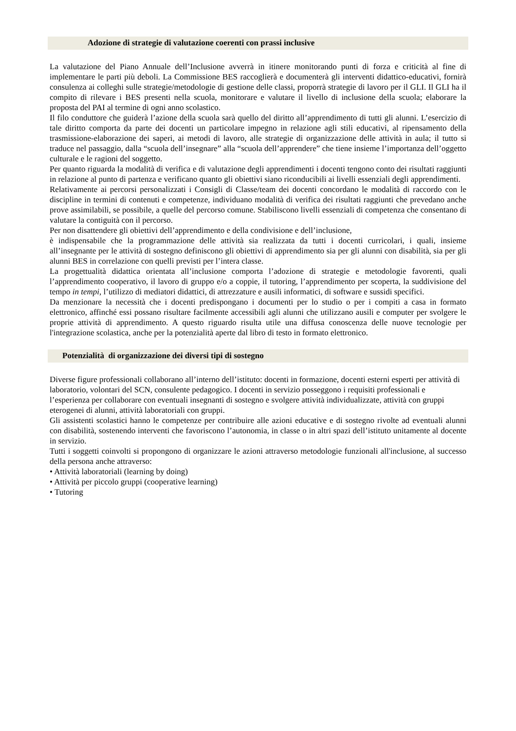Adozione di strategie di valutazione coerenti con prassi inclusive
La valutazione del Piano Annuale dell’Inclusione avverrà in itinere monitorando punti di forza e criticità al fine di implementare le parti più deboli. La Commissione BES raccoglierà e documenterà gli interventi didattico-educativi, fornirà consulenza ai colleghi sulle strategie/metodologie di gestione delle classi, proporrà strategie di lavoro per il GLI. Il GLI ha il compito di rilevare i BES presenti nella scuola, monitorare e valutare il livello di inclusione della scuola; elaborare la proposta del PAI al termine di ogni anno scolastico.
Il filo conduttore che guiderà l’azione della scuola sarà quello del diritto all’apprendimento di tutti gli alunni. L’esercizio di tale diritto comporta da parte dei docenti un particolare impegno in relazione agli stili educativi, al ripensamento della trasmissione-elaborazione dei saperi, ai metodi di lavoro, alle strategie di organizzazione delle attività in aula; il tutto si traduce nel passaggio, dalla “scuola dell’insegnare” alla “scuola dell’apprendere” che tiene insieme l’importanza dell’oggetto culturale e le ragioni del soggetto.
Per quanto riguarda la modalità di verifica e di valutazione degli apprendimenti i docenti tengono conto dei risultati raggiunti in relazione al punto di partenza e verificano quanto gli obiettivi siano riconducibili ai livelli essenziali degli apprendimenti.
Relativamente ai percorsi personalizzati i Consigli di Classe/team dei docenti concordano le modalità di raccordo con le discipline in termini di contenuti e competenze, individuano modalità di verifica dei risultati raggiunti che prevedano anche prove assimilabili, se possibile, a quelle del percorso comune. Stabiliscono livelli essenziali di competenza che consentano di valutare la contiguità con il percorso.
Per non disattendere gli obiettivi dell’apprendimento e della condivisione e dell’inclusione,
è indispensabile che la programmazione delle attività sia realizzata da tutti i docenti curricolari, i quali, insieme all’insegnante per le attività di sostegno definiscono gli obiettivi di apprendimento sia per gli alunni con disabilità, sia per gli alunni BES in correlazione con quelli previsti per l’intera classe.
La progettualità didattica orientata all’inclusione comporta l’adozione di strategie e metodologie favorenti, quali l’apprendimento cooperativo, il lavoro di gruppo e/o a coppie, il tutoring, l’apprendimento per scoperta, la suddivisione del tempo in tempi, l’utilizzo di mediatori didattici, di attrezzature e ausili informatici, di software e sussidi specifici.
Da menzionare la necessità che i docenti predispongano i documenti per lo studio o per i compiti a casa in formato elettronico, affinché essi possano risultare facilmente accessibili agli alunni che utilizzano ausili e computer per svolgere le proprie attività di apprendimento. A questo riguardo risulta utile una diffusa conoscenza delle nuove tecnologie per l'integrazione scolastica, anche per la potenzialità aperte dal libro di testo in formato elettronico.
Potenzialità di organizzazione dei diversi tipi di sostegno
Diverse figure professionali collaborano all’interno dell’istituto: docenti in formazione, docenti esterni esperti per attività di laboratorio, volontari del SCN, consulente pedagogico. I docenti in servizio posseggono i requisiti professionali e l’esperienza per collaborare con eventuali insegnanti di sostegno e svolgere attività individualizzate, attività con gruppi eterogenei di alunni, attività laboratoriali con gruppi.
Gli assistenti scolastici hanno le competenze per contribuire alle azioni educative e di sostegno rivolte ad eventuali alunni con disabilità, sostenendo interventi che favoriscono l’autonomia, in classe o in altri spazi dell’istituto unitamente al docente in servizio.
Tutti i soggetti coinvolti si propongono di organizzare le azioni attraverso metodologie funzionali all'inclusione, al successo della persona anche attraverso:
• Attività laboratoriali (learning by doing)
• Attività per piccolo gruppi (cooperative learning)
• Tutoring